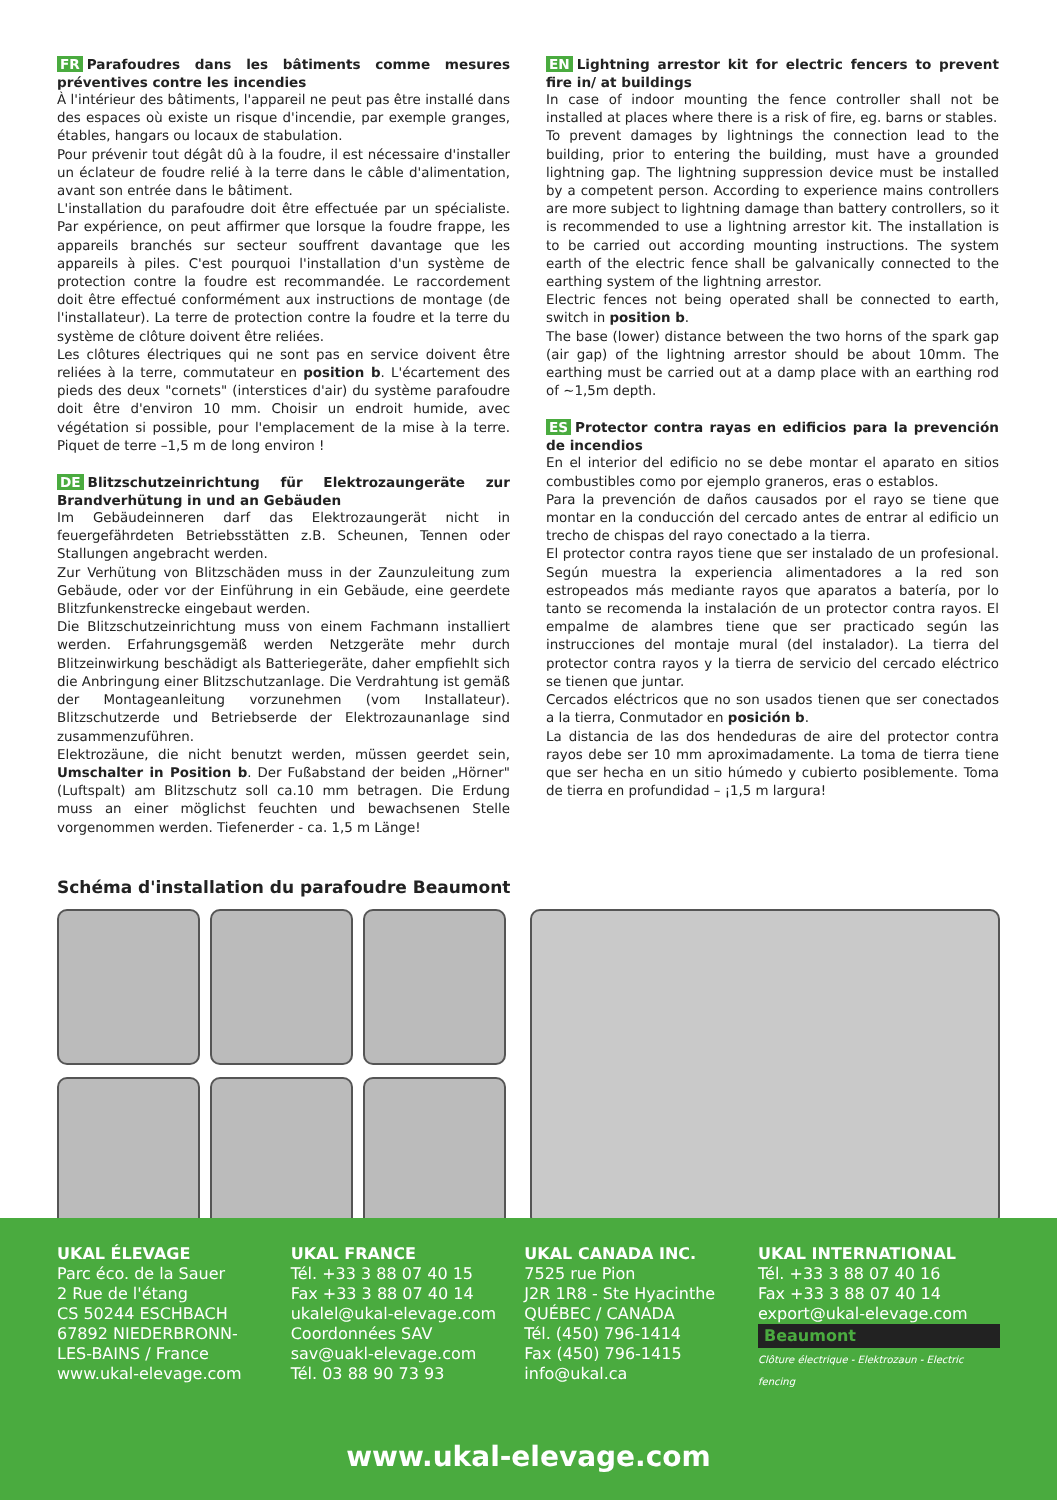FR Parafoudres dans les bâtiments comme mesures préventives contre les incendies
À l'intérieur des bâtiments, l'appareil ne peut pas être installé dans des espaces où existe un risque d'incendie, par exemple granges, étables, hangars ou locaux de stabulation.
Pour prévenir tout dégât dû à la foudre, il est nécessaire d'installer un éclateur de foudre relié à la terre dans le câble d'alimentation, avant son entrée dans le bâtiment.
L'installation du parafoudre doit être effectuée par un spécialiste. Par expérience, on peut affirmer que lorsque la foudre frappe, les appareils branchés sur secteur souffrent davantage que les appareils à piles. C'est pourquoi l'installation d'un système de protection contre la foudre est recommandée. Le raccordement doit être effectué conformément aux instructions de montage (de l'installateur). La terre de protection contre la foudre et la terre du système de clôture doivent être reliées.
Les clôtures électriques qui ne sont pas en service doivent être reliées à la terre, commutateur en position b. L'écartement des pieds des deux "cornets" (interstices d'air) du système parafoudre doit être d'environ 10 mm. Choisir un endroit humide, avec végétation si possible, pour l'emplacement de la mise à la terre. Piquet de terre –1,5 m de long environ !
DE Blitzschutzeinrichtung für Elektrozaungeräte zur Brandverhütung in und an Gebäuden
Im Gebäudeinneren darf das Elektrozaungerät nicht in feuergefährdeten Betriebsstätten z.B. Scheunen, Tennen oder Stallungen angebracht werden.
Zur Verhütung von Blitzschäden muss in der Zaunzuleitung zum Gebäude, oder vor der Einführung in ein Gebäude, eine geerdete Blitzfunkenstrecke eingebaut werden.
Die Blitzschutzeinrichtung muss von einem Fachmann installiert werden. Erfahrungsgemäß werden Netzgeräte mehr durch Blitzeinwirkung beschädigt als Batteriegeräte, daher empfiehlt sich die Anbringung einer Blitzschutzanlage. Die Verdrahtung ist gemäß der Montageanleitung vorzunehmen (vom Installateur). Blitzschutzerde und Betriebserde der Elektrozaunanlage sind zusammenzuführen.
Elektrozäune, die nicht benutzt werden, müssen geerdet sein, Umschalter in Position b. Der Fußabstand der beiden „Hörner" (Luftspalt) am Blitzschutz soll ca.10 mm betragen. Die Erdung muss an einer möglichst feuchten und bewachsenen Stelle vorgenommen werden. Tiefenerder - ca. 1,5 m Länge!
EN Lightning arrestor kit for electric fencers to prevent fire in/ at buildings
In case of indoor mounting the fence controller shall not be installed at places where there is a risk of fire, eg. barns or stables.
To prevent damages by lightnings the connection lead to the building, prior to entering the building, must have a grounded lightning gap. The lightning suppression device must be installed by a competent person. According to experience mains controllers are more subject to lightning damage than battery controllers, so it is recommended to use a lightning arrestor kit. The installation is to be carried out according mounting instructions. The system earth of the electric fence shall be galvanically connected to the earthing system of the lightning arrestor.
Electric fences not being operated shall be connected to earth, switch in position b.
The base (lower) distance between the two horns of the spark gap (air gap) of the lightning arrestor should be about 10mm. The earthing must be carried out at a damp place with an earthing rod of ~1,5m depth.
ES Protector contra rayas en edificios para la prevención de incendios
En el interior del edificio no se debe montar el aparato en sitios combustibles como por ejemplo graneros, eras o establos.
Para la prevención de daños causados por el rayo se tiene que montar en la conducción del cercado antes de entrar al edificio un trecho de chispas del rayo conectado a la tierra.
El protector contra rayos tiene que ser instalado de un profesional. Según muestra la experiencia alimentadores a la red son estropeados más mediante rayos que aparatos a batería, por lo tanto se recomenda la instalación de un protector contra rayos. El empalme de alambres tiene que ser practicado según las instrucciones del montaje mural (del instalador). La tierra del protector contra rayos y la tierra de servicio del cercado eléctrico se tienen que juntar.
Cercados eléctricos que no son usados tienen que ser conectados a la tierra, Conmutador en posición b.
La distancia de las dos hendeduras de aire del protector contra rayos debe ser 10 mm aproximadamente. La toma de tierra tiene que ser hecha en un sitio húmedo y cubierto posiblemente. Toma de tierra en profundidad – ¡1,5 m largura!
Schéma d'installation du parafoudre Beaumont
UKAL ÉLEVAGE
Parc éco. de la Sauer
2 Rue de l'étang
CS 50244 ESCHBACH
67892 NIEDERBRONN-
LES-BAINS / France
www.ukal-elevage.com
UKAL FRANCE
Tél. +33 3 88 07 40 15
Fax +33 3 88 07 40 14
ukalel@ukal-elevage.com
Coordonnées SAV
sav@uakl-elevage.com
Tél. 03 88 90 73 93
UKAL CANADA INC.
7525 rue Pion
J2R 1R8 - Ste Hyacinthe
QUÉBEC / CANADA
Tél. (450) 796-1414
Fax (450) 796-1415
info@ukal.ca
UKAL INTERNATIONAL
Tél. +33 3 88 07 40 16
Fax +33 3 88 07 40 14
export@ukal-elevage.com
Beaumont
Clôture électrique - Elektrozaun - Electric fencing
www.ukal-elevage.com